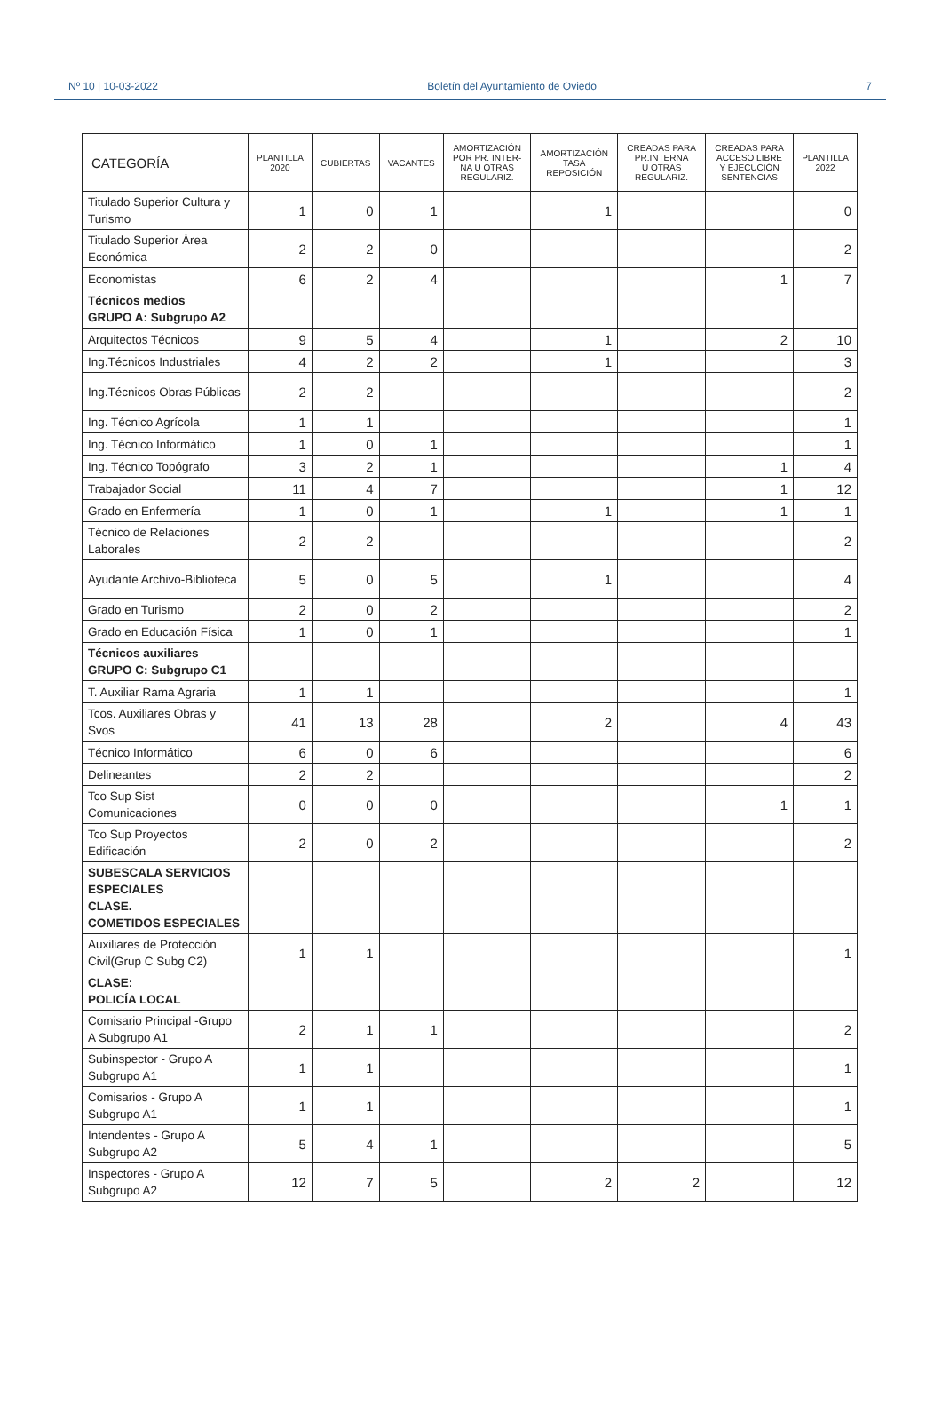Nº 10 | 10-03-2022 Boletín del Ayuntamiento de Oviedo 7
| CATEGORÍA | PLANTILLA 2020 | CUBIERTAS | VACANTES | AMORTIZACIÓN POR PR. INTER- NA U OTRAS REGULARIZ. | AMORTIZACIÓN TASA REPOSICIÓN | CREADAS PARA PR.INTERNA U OTRAS REGULARIZ. | CREADAS PARA ACCESO LIBRE Y EJECUCIÓN SENTENCIAS | PLANTILLA 2022 |
| --- | --- | --- | --- | --- | --- | --- | --- | --- |
| Titulado Superior Cultura y Turismo | 1 | 0 | 1 | | 1 | | | 0 |
| Titulado Superior Área Económica | 2 | 2 | 0 | | | | | 2 |
| Economistas | 6 | 2 | 4 | | | | 1 | 7 |
| Técnicos medios GRUPO A: Subgrupo A2 | | | | | | | | |
| Arquitectos Técnicos | 9 | 5 | 4 | | 1 | | 2 | 10 |
| Ing.Técnicos Industriales | 4 | 2 | 2 | | 1 | | | 3 |
| Ing.Técnicos Obras Públicas | 2 | 2 | | | | | | 2 |
| Ing. Técnico Agrícola | 1 | 1 | | | | | | 1 |
| Ing. Técnico Informático | 1 | 0 | 1 | | | | | 1 |
| Ing. Técnico Topógrafo | 3 | 2 | 1 | | | | 1 | 4 |
| Trabajador Social | 11 | 4 | 7 | | | | 1 | 12 |
| Grado en Enfermería | 1 | 0 | 1 | | 1 | | 1 | 1 |
| Técnico de Relaciones Laborales | 2 | 2 | | | | | | 2 |
| Ayudante Archivo-Biblioteca | 5 | 0 | 5 | | 1 | | | 4 |
| Grado en Turismo | 2 | 0 | 2 | | | | | 2 |
| Grado en Educación Física | 1 | 0 | 1 | | | | | 1 |
| Técnicos auxiliares GRUPO C: Subgrupo C1 | | | | | | | | |
| T. Auxiliar Rama Agraria | 1 | 1 | | | | | | 1 |
| Tcos. Auxiliares Obras y Svos | 41 | 13 | 28 | | 2 | | 4 | 43 |
| Técnico Informático | 6 | 0 | 6 | | | | | 6 |
| Delineantes | 2 | 2 | | | | | | 2 |
| Tco Sup Sist Comunicaciones | 0 | 0 | 0 | | | | 1 | 1 |
| Tco Sup Proyectos Edificación | 2 | 0 | 2 | | | | | 2 |
| SUBESCALA SERVICIOS ESPECIALES CLASE. COMETIDOS ESPECIALES | | | | | | | | |
| Auxiliares de Protección Civil(Grup C Subg C2) | 1 | 1 | | | | | | 1 |
| CLASE: POLICÍA LOCAL | | | | | | | | |
| Comisario Principal -Grupo A Subgrupo A1 | 2 | 1 | 1 | | | | | 2 |
| Subinspector - Grupo A Subgrupo A1 | 1 | 1 | | | | | | 1 |
| Comisarios - Grupo A Subgrupo A1 | 1 | 1 | | | | | | 1 |
| Intendentes - Grupo A Subgrupo A2 | 5 | 4 | 1 | | | | | 5 |
| Inspectores - Grupo A Subgrupo A2 | 12 | 7 | 5 | | 2 | 2 | | 12 |